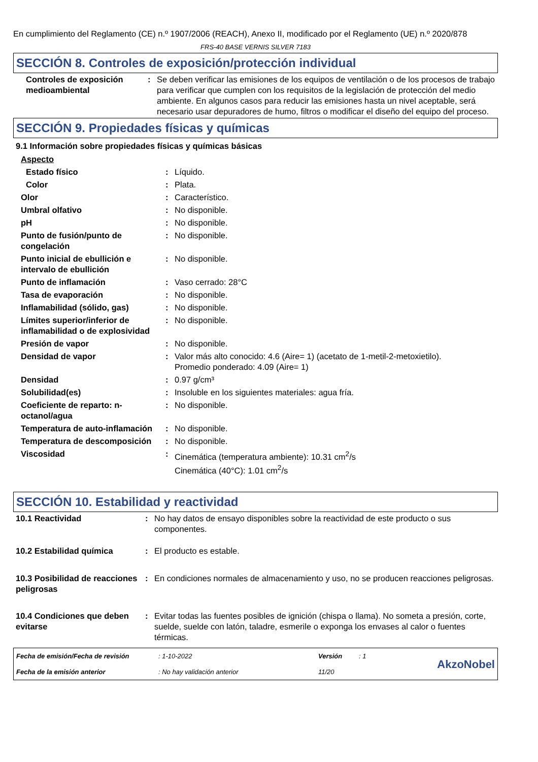En cumplimiento del Reglamento (CE) n.º 1907/2006 (REACH), Anexo II, modificado por el Reglamento (UE) n.º 2020/878
FRS-40 BASE VERNIS SILVER 7183
SECCIÓN 8. Controles de exposición/protección individual
| Controles de exposición medioambiental | : | Se deben verificar las emisiones de los equipos de ventilación o de los procesos de trabajo para verificar que cumplen con los requisitos de la legislación de protección del medio ambiente. En algunos casos para reducir las emisiones hasta un nivel aceptable, será necesario usar depuradores de humo, filtros o modificar el diseño del equipo del proceso. |
SECCIÓN 9. Propiedades físicas y químicas
9.1 Información sobre propiedades físicas y químicas básicas
| Aspecto | | |
| Estado físico | : | Líquido. |
| Color | : | Plata. |
| Olor | : | Característico. |
| Umbral olfativo | : | No disponible. |
| pH | : | No disponible. |
| Punto de fusión/punto de congelación | : | No disponible. |
| Punto inicial de ebullición e intervalo de ebullición | : | No disponible. |
| Punto de inflamación | : | Vaso cerrado: 28°C |
| Tasa de evaporación | : | No disponible. |
| Inflamabilidad (sólido, gas) | : | No disponible. |
| Límites superior/inferior de inflamabilidad o de explosividad | : | No disponible. |
| Presión de vapor | : | No disponible. |
| Densidad de vapor | : | Valor más alto conocido: 4.6 (Aire= 1) (acetato de 1-metil-2-metoxietilo). Promedio ponderado: 4.09 (Aire= 1) |
| Densidad | : | 0.97 g/cm³ |
| Solubilidad(es) | : | Insoluble en los siguientes materiales: agua fría. |
| Coeficiente de reparto: n-octanol/agua | : | No disponible. |
| Temperatura de auto-inflamación | : | No disponible. |
| Temperatura de descomposición | : | No disponible. |
| Viscosidad | : | Cinemática (temperatura ambiente): 10.31 cm<sup>2</sup>/s Cinemática (40°C): 1.01 cm<sup>2</sup>/s |
SECCIÓN 10. Estabilidad y reactividad
| 10.1 Reactividad | : | No hay datos de ensayo disponibles sobre la reactividad de este producto o sus componentes. |
| 10.2 Estabilidad química | : | El producto es estable. |
| 10.3 Posibilidad de reacciones peligrosas | : | En condiciones normales de almacenamiento y uso, no se producen reacciones peligrosas. |
| 10.4 Condiciones que deben evitarse | : | Evitar todas las fuentes posibles de ignición (chispa o llama). No someta a presión, corte, suelde, suelde con latón, taladre, esmerile o exponga los envases al calor o fuentes térmicas. |
| Fecha de emisión/Fecha de revisión | : 1-10-2022 | Versión | : 1 | AkzoNobel |
| Fecha de la emisión anterior | : No hay validación anterior | 11/20 | | |